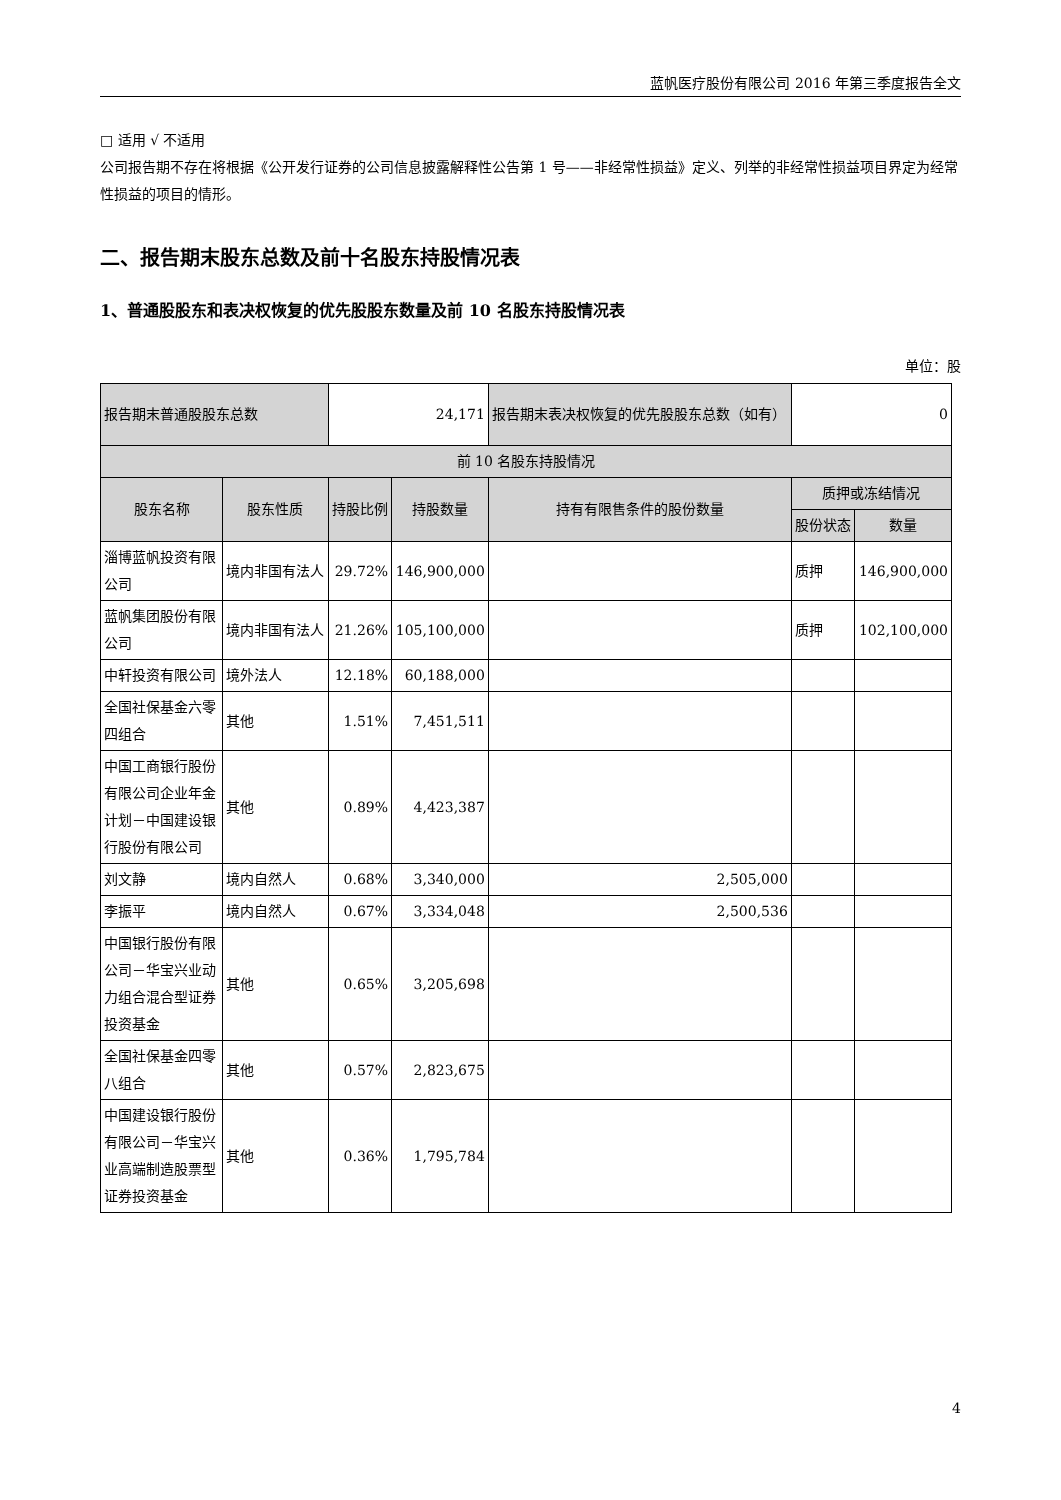蓝帆医疗股份有限公司 2016 年第三季度报告全文
□ 适用 √ 不适用
公司报告期不存在将根据《公开发行证券的公司信息披露解释性公告第 1 号——非经常性损益》定义、列举的非经常性损益项目界定为经常性损益的项目的情形。
二、报告期末股东总数及前十名股东持股情况表
1、普通股股东和表决权恢复的优先股股东数量及前 10 名股东持股情况表
单位：股
| 报告期末普通股股东总数 | | 24,171 | | 报告期末表决权恢复的优先股股东总数（如有） | 0 | |
| 前 10 名股东持股情况 | | | | | | |
| 股东名称 | 股东性质 | 持股比例 | 持股数量 | 持有有限售条件的股份数量 | 质押或冻结情况 | |
| | | | | | 股份状态 | 数量 |
| 淄博蓝帆投资有限公司 | 境内非国有法人 | 29.72% | 146,900,000 | | 质押 | 146,900,000 |
| 蓝帆集团股份有限公司 | 境内非国有法人 | 21.26% | 105,100,000 | | 质押 | 102,100,000 |
| 中轩投资有限公司 | 境外法人 | 12.18% | 60,188,000 | | | |
| 全国社保基金六零四组合 | 其他 | 1.51% | 7,451,511 | | | |
| 中国工商银行股份有限公司企业年金计划－中国建设银行股份有限公司 | 其他 | 0.89% | 4,423,387 | | | |
| 刘文静 | 境内自然人 | 0.68% | 3,340,000 | 2,505,000 | | |
| 李振平 | 境内自然人 | 0.67% | 3,334,048 | 2,500,536 | | |
| 中国银行股份有限公司－华宝兴业动力组合混合型证券投资基金 | 其他 | 0.65% | 3,205,698 | | | |
| 全国社保基金四零八组合 | 其他 | 0.57% | 2,823,675 | | | |
| 中国建设银行股份有限公司－华宝兴业高端制造股票型证券投资基金 | 其他 | 0.36% | 1,795,784 | | | |
4